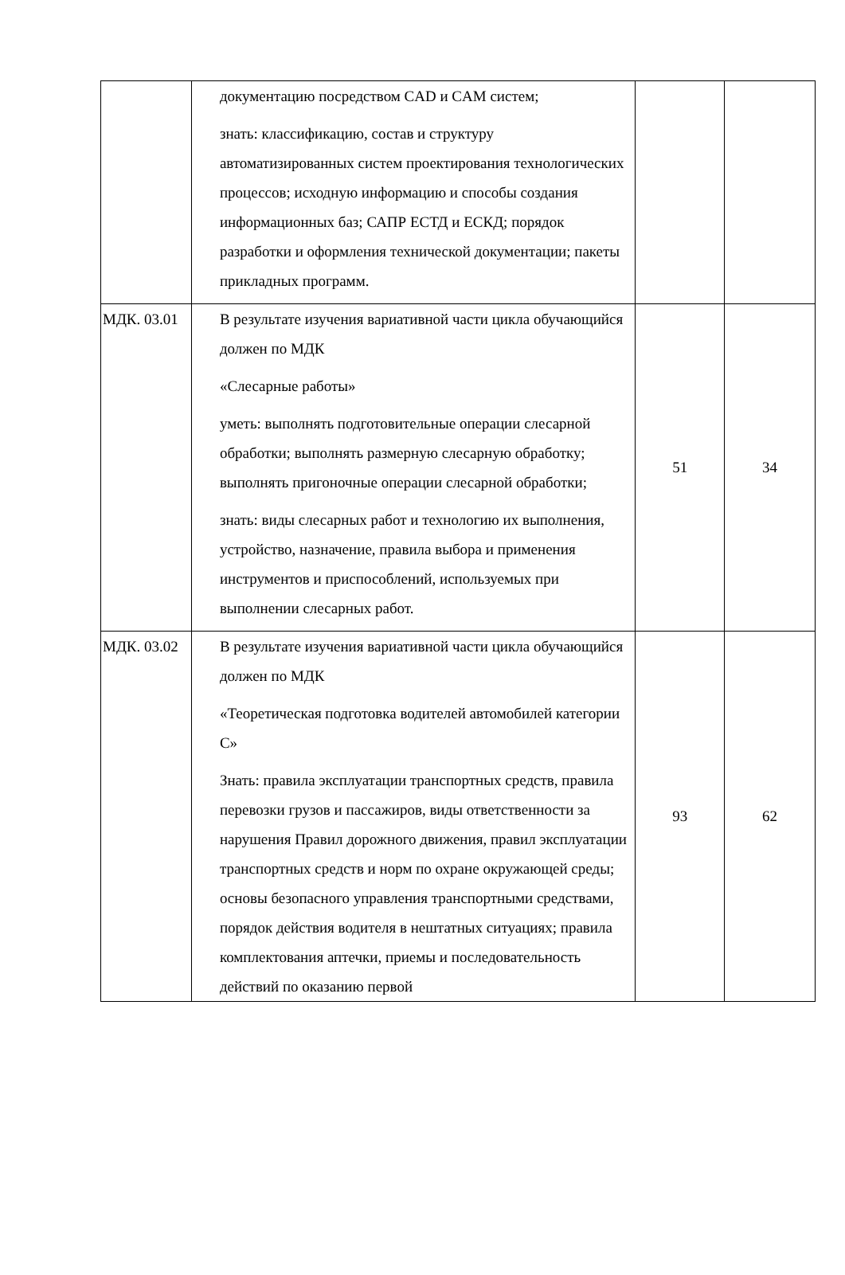| | документацию посредством CAD и CAM систем; знать: классификацию, состав и структуру автоматизированных систем проектирования технологических процессов; исходную информацию и способы создания информационных баз; САПР ЕСТД и ЕСКД; порядок разработки и оформления технической документации; пакеты прикладных программ. | | |
| МДК. 03.01 | В результате изучения вариативной части цикла обучающийся должен по МДК «Слесарные работы» уметь: выполнять подготовительные операции слесарной обработки; выполнять размерную слесарную обработку; выполнять пригоночные операции слесарной обработки; знать: виды слесарных работ и технологию их выполнения, устройство, назначение, правила выбора и применения инструментов и приспособлений, используемых при выполнении слесарных работ. | 51 | 34 |
| МДК. 03.02 | В результате изучения вариативной части цикла обучающийся должен по МДК «Теоретическая подготовка водителей автомобилей категории С» Знать: правила эксплуатации транспортных средств, правила перевозки грузов и пассажиров, виды ответственности за нарушения Правил дорожного движения, правил эксплуатации транспортных средств и норм по охране окружающей среды; основы безопасного управления транспортными средствами, порядок действия водителя в нештатных ситуациях; правила комплектования аптечки, приемы и последовательность действий по оказанию первой | 93 | 62 |